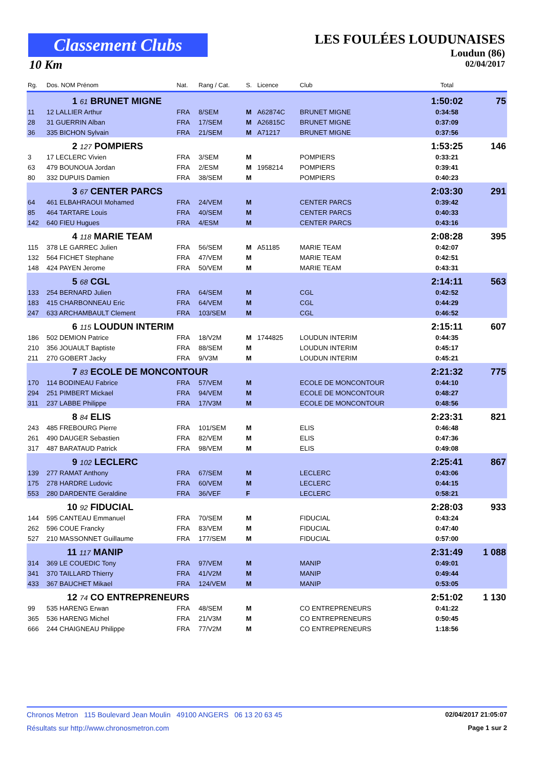Classement Clubs
10 Km
LES FOULÉES LOUDUNAISES
Loudun (86)
02/04/2017
| Rg. | Dos. NOM Prénom | Nat. | Rang / Cat. | S. | Licence | Club | Total | |
| --- | --- | --- | --- | --- | --- | --- | --- | --- |
| | 1 61 BRUNET MIGNE | | | | | | 1:50:02 | 75 |
| 11 | 12 LALLIER Arthur | FRA | 8/SEM | M | A62874C | BRUNET MIGNE | 0:34:58 | |
| 28 | 31 GUERRIN Alban | FRA | 17/SEM | M | A26815C | BRUNET MIGNE | 0:37:09 | |
| 36 | 335 BICHON Sylvain | FRA | 21/SEM | M | A71217 | BRUNET MIGNE | 0:37:56 | |
| | 2 127 POMPIERS | | | | | | 1:53:25 | 146 |
| 3 | 17 LECLERC Vivien | FRA | 3/SEM | M | | POMPIERS | 0:33:21 | |
| 63 | 479 BOUNOUA Jordan | FRA | 2/ESM | M | 1958214 | POMPIERS | 0:39:41 | |
| 80 | 332 DUPUIS Damien | FRA | 38/SEM | M | | POMPIERS | 0:40:23 | |
| | 3 67 CENTER PARCS | | | | | | 2:03:30 | 291 |
| 64 | 461 ELBAHRAOUI Mohamed | FRA | 24/VEM | M | | CENTER PARCS | 0:39:42 | |
| 85 | 464 TARTARE Louis | FRA | 40/SEM | M | | CENTER PARCS | 0:40:33 | |
| 142 | 640 FIEU Hugues | FRA | 4/ESM | M | | CENTER PARCS | 0:43:16 | |
| | 4 118 MARIE TEAM | | | | | | 2:08:28 | 395 |
| 115 | 378 LE GARREC Julien | FRA | 56/SEM | M | A51185 | MARIE TEAM | 0:42:07 | |
| 132 | 564 FICHET Stephane | FRA | 47/VEM | M | | MARIE TEAM | 0:42:51 | |
| 148 | 424 PAYEN Jerome | FRA | 50/VEM | M | | MARIE TEAM | 0:43:31 | |
| | 5 68 CGL | | | | | | 2:14:11 | 563 |
| 133 | 254 BERNARD Julien | FRA | 64/SEM | M | | CGL | 0:42:52 | |
| 183 | 415 CHARBONNEAU Eric | FRA | 64/VEM | M | | CGL | 0:44:29 | |
| 247 | 633 ARCHAMBAULT Clement | FRA | 103/SEM | M | | CGL | 0:46:52 | |
| | 6 115 LOUDUN INTERIM | | | | | | 2:15:11 | 607 |
| 186 | 502 DEMION Patrice | FRA | 18/V2M | M | 1744825 | LOUDUN INTERIM | 0:44:35 | |
| 210 | 356 JOUAULT Baptiste | FRA | 88/SEM | M | | LOUDUN INTERIM | 0:45:17 | |
| 211 | 270 GOBERT Jacky | FRA | 9/V3M | M | | LOUDUN INTERIM | 0:45:21 | |
| | 7 83 ECOLE DE MONCONTOUR | | | | | | 2:21:32 | 775 |
| 170 | 114 BODINEAU Fabrice | FRA | 57/VEM | M | | ECOLE DE MONCONTOUR | 0:44:10 | |
| 294 | 251 PIMBERT Mickael | FRA | 94/VEM | M | | ECOLE DE MONCONTOUR | 0:48:27 | |
| 311 | 237 LABBE Philippe | FRA | 17/V3M | M | | ECOLE DE MONCONTOUR | 0:48:56 | |
| | 8 84 ELIS | | | | | | 2:23:31 | 821 |
| 243 | 485 FREBOURG Pierre | FRA | 101/SEM | M | | ELIS | 0:46:48 | |
| 261 | 490 DAUGER Sebastien | FRA | 82/VEM | M | | ELIS | 0:47:36 | |
| 317 | 487 BARATAUD Patrick | FRA | 98/VEM | M | | ELIS | 0:49:08 | |
| | 9 102 LECLERC | | | | | | 2:25:41 | 867 |
| 139 | 277 RAMAT Anthony | FRA | 67/SEM | M | | LECLERC | 0:43:06 | |
| 175 | 278 HARDRE Ludovic | FRA | 60/VEM | M | | LECLERC | 0:44:15 | |
| 553 | 280 DARDENTE Geraldine | FRA | 36/VEF | F | | LECLERC | 0:58:21 | |
| | 10 92 FIDUCIAL | | | | | | 2:28:03 | 933 |
| 144 | 595 CANTEAU Emmanuel | FRA | 70/SEM | M | | FIDUCIAL | 0:43:24 | |
| 262 | 596 COUE Francky | FRA | 83/VEM | M | | FIDUCIAL | 0:47:40 | |
| 527 | 210 MASSONNET Guillaume | FRA | 177/SEM | M | | FIDUCIAL | 0:57:00 | |
| | 11 117 MANIP | | | | | | 2:31:49 | 1 088 |
| 314 | 369 LE COUEDIC Tony | FRA | 97/VEM | M | | MANIP | 0:49:01 | |
| 341 | 370 TAILLARD Thierry | FRA | 41/V2M | M | | MANIP | 0:49:44 | |
| 433 | 367 BAUCHET Mikael | FRA | 124/VEM | M | | MANIP | 0:53:05 | |
| | 12 74 CO ENTREPRENEURS | | | | | | 2:51:02 | 1 130 |
| 99 | 535 HARENG Erwan | FRA | 48/SEM | M | | CO ENTREPRENEURS | 0:41:22 | |
| 365 | 536 HARENG Michel | FRA | 21/V3M | M | | CO ENTREPRENEURS | 0:50:45 | |
| 666 | 244 CHAIGNEAU Philippe | FRA | 77/V2M | M | | CO ENTREPRENEURS | 1:18:56 | |
Chronos Metron 115 Boulevard Jean Moulin 49100 ANGERS 06 13 20 63 45 02/04/2017 21:05:07
Résultats sur http://www.chronosmetron.com Page 1 sur 2